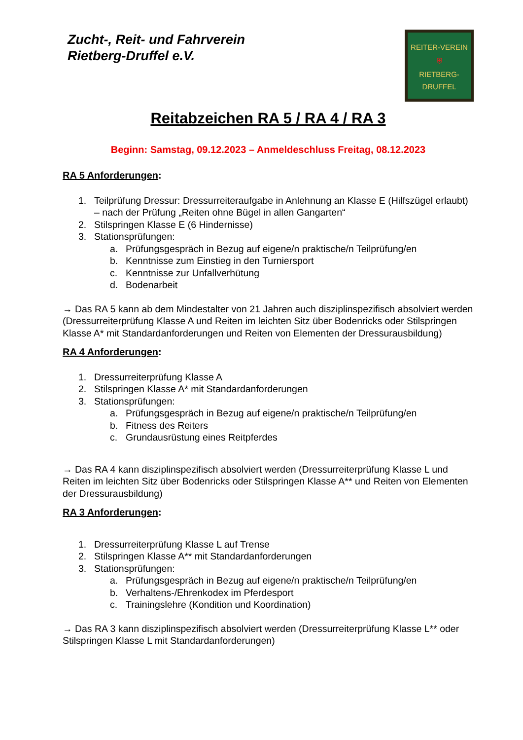Zucht-, Reit- und Fahrverein
Rietberg-Druffel e.V.
REITER-VEREIN
⛨
RIETBERG-DRUFFEL
Reitabzeichen RA 5 / RA 4 / RA 3
Beginn: Samstag, 09.12.2023 – Anmeldeschluss Freitag, 08.12.2023
RA 5 Anforderungen:
1. Teilprüfung Dressur: Dressurreiteraufgabe in Anlehnung an Klasse E (Hilfszügel erlaubt) – nach der Prüfung „Reiten ohne Bügel in allen Gangarten“
2. Stilspringen Klasse E (6 Hindernisse)
3. Stationsprüfungen:
a. Prüfungsgespräch in Bezug auf eigene/n praktische/n Teilprüfung/en
b. Kenntnisse zum Einstieg in den Turniersport
c. Kenntnisse zur Unfallverhütung
d. Bodenarbeit
→ Das RA 5 kann ab dem Mindestalter von 21 Jahren auch disziplinspezifisch absolviert werden (Dressurreiterprüfung Klasse A und Reiten im leichten Sitz über Bodenricks oder Stilspringen Klasse A* mit Standardanforderungen und Reiten von Elementen der Dressurausbildung)
RA 4 Anforderungen:
1. Dressurreiterprüfung Klasse A
2. Stilspringen Klasse A* mit Standardanforderungen
3. Stationsprüfungen:
a. Prüfungsgespräch in Bezug auf eigene/n praktische/n Teilprüfung/en
b. Fitness des Reiters
c. Grundausrüstung eines Reitpferdes
→ Das RA 4 kann disziplinspezifisch absolviert werden (Dressurreiterprüfung Klasse L und Reiten im leichten Sitz über Bodenricks oder Stilspringen Klasse A** und Reiten von Elementen der Dressurausbildung)
RA 3 Anforderungen:
1. Dressurreiterprüfung Klasse L auf Trense
2. Stilspringen Klasse A** mit Standardanforderungen
3. Stationsprüfungen:
a. Prüfungsgespräch in Bezug auf eigene/n praktische/n Teilprüfung/en
b. Verhaltens-/Ehrenkodex im Pferdesport
c. Trainingslehre (Kondition und Koordination)
→ Das RA 3 kann disziplinspezifisch absolviert werden (Dressurreiterprüfung Klasse L** oder Stilspringen Klasse L mit Standardanforderungen)